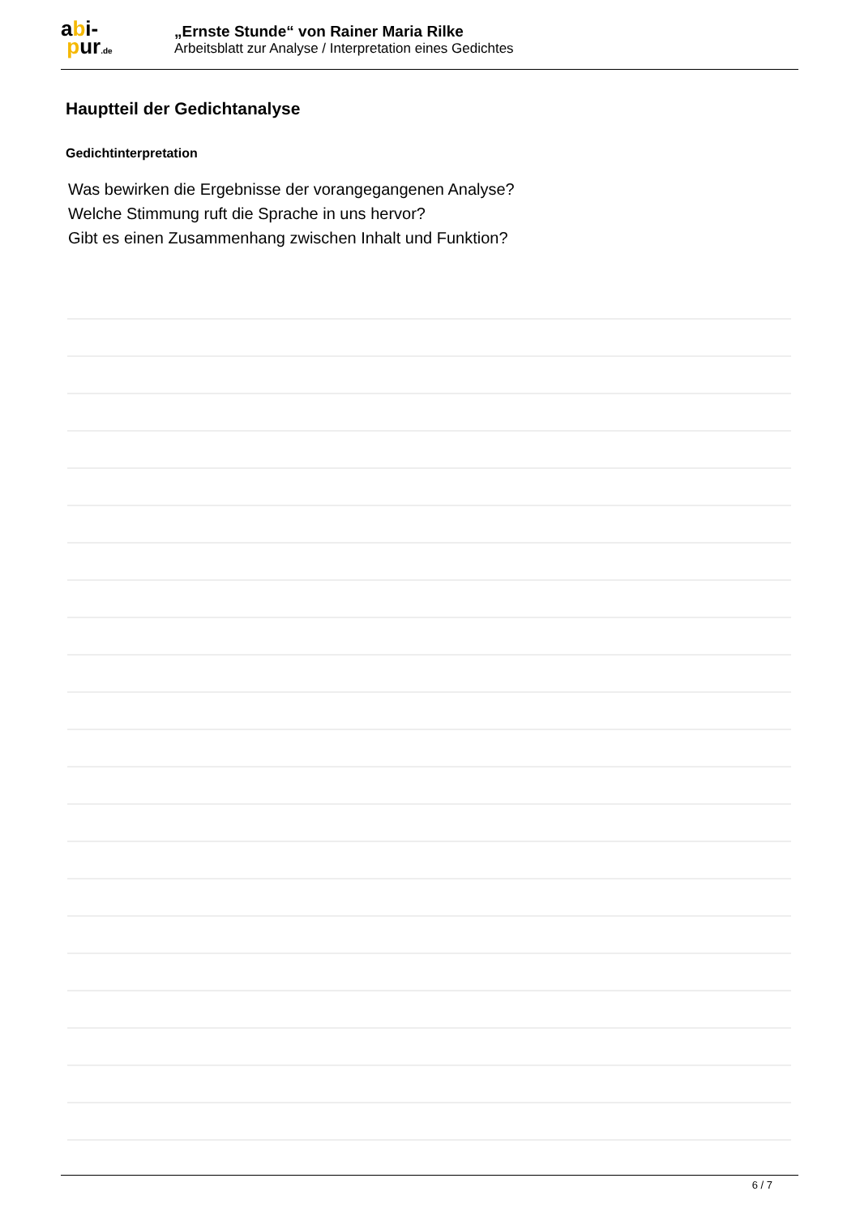abi-
pur.de
„Ernste Stunde“ von Rainer Maria Rilke
Arbeitsblatt zur Analyse / Interpretation eines Gedichtes
Hauptteil der Gedichtanalyse
Gedichtinterpretation
Was bewirken die Ergebnisse der vorangegangenen Analyse?
Welche Stimmung ruft die Sprache in uns hervor?
Gibt es einen Zusammenhang zwischen Inhalt und Funktion?
6 / 7